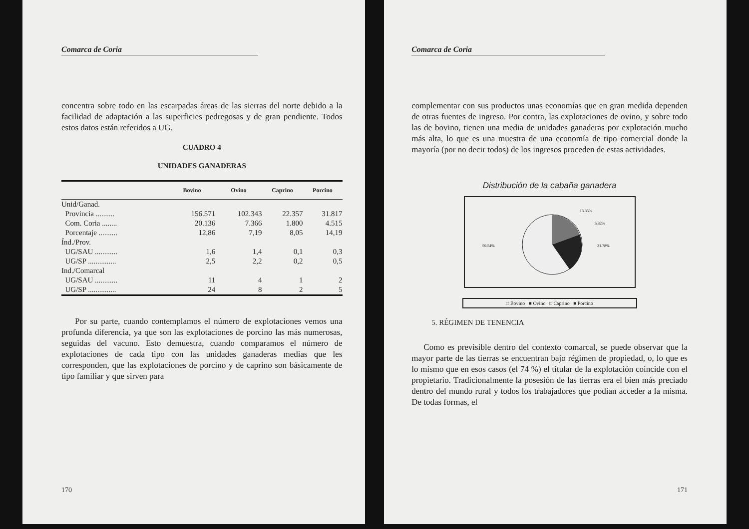Comarca de Coria
concentra sobre todo en las escarpadas áreas de las sierras del norte debido a la facilidad de adaptación a las superficies pedregosas y de gran pendiente. Todos estos datos están referidos a UG.
CUADRO 4
UNIDADES GANADERAS
| | Bovino | Ovino | Caprino | Porcino |
| --- | --- | --- | --- | --- |
| Unid/Ganad. | | | | |
| Provincia .......... | 156.571 | 102.343 | 22.357 | 31.817 |
| Com. Coria ........ | 20.136 | 7.366 | 1.800 | 4.515 |
| Porcentaje .......... | 12,86 | 7,19 | 8,05 | 14,19 |
| Índ./Prov. | | | | |
| UG/SAU ............ | 1,6 | 1,4 | 0,1 | 0,3 |
| UG/SP ............... | 2,5 | 2,2 | 0,2 | 0,5 |
| Ind./Comarcal | | | | |
| UG/SAU ............ | 11 | 4 | 1 | 2 |
| UG/SP ............... | 24 | 8 | 2 | 5 |
Por su parte, cuando contemplamos el número de explotaciones vemos una profunda diferencia, ya que son las explotaciones de porcino las más numerosas, seguidas del vacuno. Esto demuestra, cuando comparamos el número de explotaciones de cada tipo con las unidades ganaderas medias que les corresponden, que las explotaciones de porcino y de caprino son básicamente de tipo familiar y que sirven para
170
Comarca de Coria
complementar con sus productos unas economías que en gran medida dependen de otras fuentes de ingreso. Por contra, las explotaciones de ovino, y sobre todo las de bovino, tienen una media de unidades ganaderas por explotación mucho más alta, lo que es una muestra de una economía de tipo comercial donde la mayoría (por no decir todos) de los ingresos proceden de estas actividades.
Distribución de la cabaña ganadera
13.35%
5.32%
21.78%
59.54%
□ Bovino ■ Ovino □ Caprino ■ Porcino
5. RÉGIMEN DE TENENCIA
Como es previsible dentro del contexto comarcal, se puede observar que la mayor parte de las tierras se encuentran bajo régimen de propiedad, o, lo que es lo mismo que en esos casos (el 74 %) el titular de la explotación coincide con el propietario. Tradicionalmente la posesión de las tierras era el bien más preciado dentro del mundo rural y todos los trabajadores que podían acceder a la misma. De todas formas, el
171